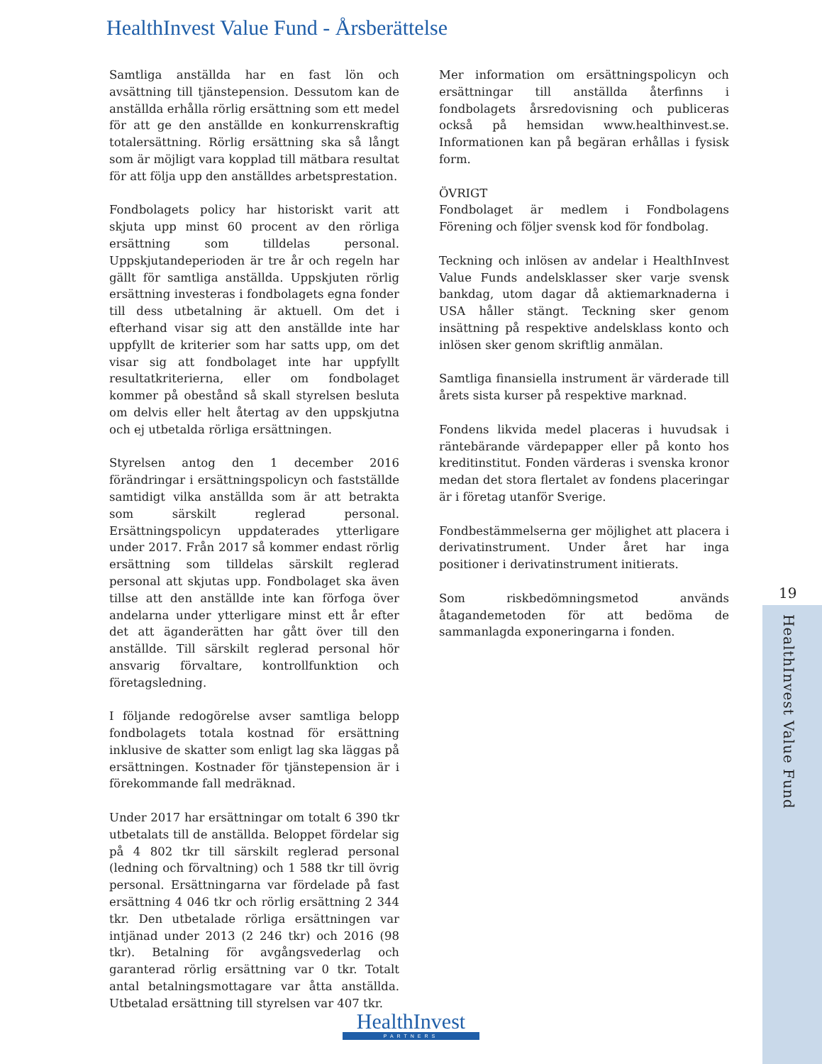HealthInvest Value Fund - Årsberättelse
Samtliga anställda har en fast lön och avsättning till tjänstepension. Dessutom kan de anställda erhålla rörlig ersättning som ett medel för att ge den anställde en konkurrenskraftig totalersättning. Rörlig ersättning ska så långt som är möjligt vara kopplad till mätbara resultat för att följa upp den anställdes arbetsprestation.
Fondbolagets policy har historiskt varit att skjuta upp minst 60 procent av den rörliga ersättning som tilldelas personal. Uppskjutandeperioden är tre år och regeln har gällt för samtliga anställda. Uppskjuten rörlig ersättning investeras i fondbolagets egna fonder till dess utbetalning är aktuell. Om det i efterhand visar sig att den anställde inte har uppfyllt de kriterier som har satts upp, om det visar sig att fondbolaget inte har uppfyllt resultatkriterierna, eller om fondbolaget kommer på obestånd så skall styrelsen besluta om delvis eller helt återtag av den uppskjutna och ej utbetalda rörliga ersättningen.
Styrelsen antog den 1 december 2016 förändringar i ersättningspolicyn och fastställde samtidigt vilka anställda som är att betrakta som särskilt reglerad personal. Ersättningspolicyn uppdaterades ytterligare under 2017. Från 2017 så kommer endast rörlig ersättning som tilldelas särskilt reglerad personal att skjutas upp. Fondbolaget ska även tillse att den anställde inte kan förfoga över andelarna under ytterligare minst ett år efter det att äganderätten har gått över till den anställde. Till särskilt reglerad personal hör ansvarig förvaltare, kontrollfunktion och företagsledning.
I följande redogörelse avser samtliga belopp fondbolagets totala kostnad för ersättning inklusive de skatter som enligt lag ska läggas på ersättningen. Kostnader för tjänstepension är i förekommande fall medräknad.
Under 2017 har ersättningar om totalt 6 390 tkr utbetalats till de anställda. Beloppet fördelar sig på 4 802 tkr till särskilt reglerad personal (ledning och förvaltning) och 1 588 tkr till övrig personal. Ersättningarna var fördelade på fast ersättning 4 046 tkr och rörlig ersättning 2 344 tkr. Den utbetalade rörliga ersättningen var intjänad under 2013 (2 246 tkr) och 2016 (98 tkr). Betalning för avgångsvederlag och garanterad rörlig ersättning var 0 tkr. Totalt antal betalningsmottagare var åtta anställda. Utbetalad ersättning till styrelsen var 407 tkr.
Mer information om ersättningspolicyn och ersättningar till anställda återfinns i fondbolagets årsredovisning och publiceras också på hemsidan www.healthinvest.se. Informationen kan på begäran erhållas i fysisk form.
ÖVRIGT
Fondbolaget är medlem i Fondbolagens Förening och följer svensk kod för fondbolag.
Teckning och inlösen av andelar i HealthInvest Value Funds andelsklasser sker varje svensk bankdag, utom dagar då aktiemarknaderna i USA håller stängt. Teckning sker genom insättning på respektive andelsklass konto och inlösen sker genom skriftlig anmälan.
Samtliga finansiella instrument är värderade till årets sista kurser på respektive marknad.
Fondens likvida medel placeras i huvudsak i räntebärande värdepapper eller på konto hos kreditinstitut. Fonden värderas i svenska kronor medan det stora flertalet av fondens placeringar är i företag utanför Sverige.
Fondbestämmelserna ger möjlighet att placera i derivatinstrument. Under året har inga positioner i derivatinstrument initierats.
Som riskbedömningsmetod används åtagandemetoden för att bedöma de sammanlagda exponeringarna i fonden.
19
HealthInvest Value Fund
HealthInvest
PARTNERS